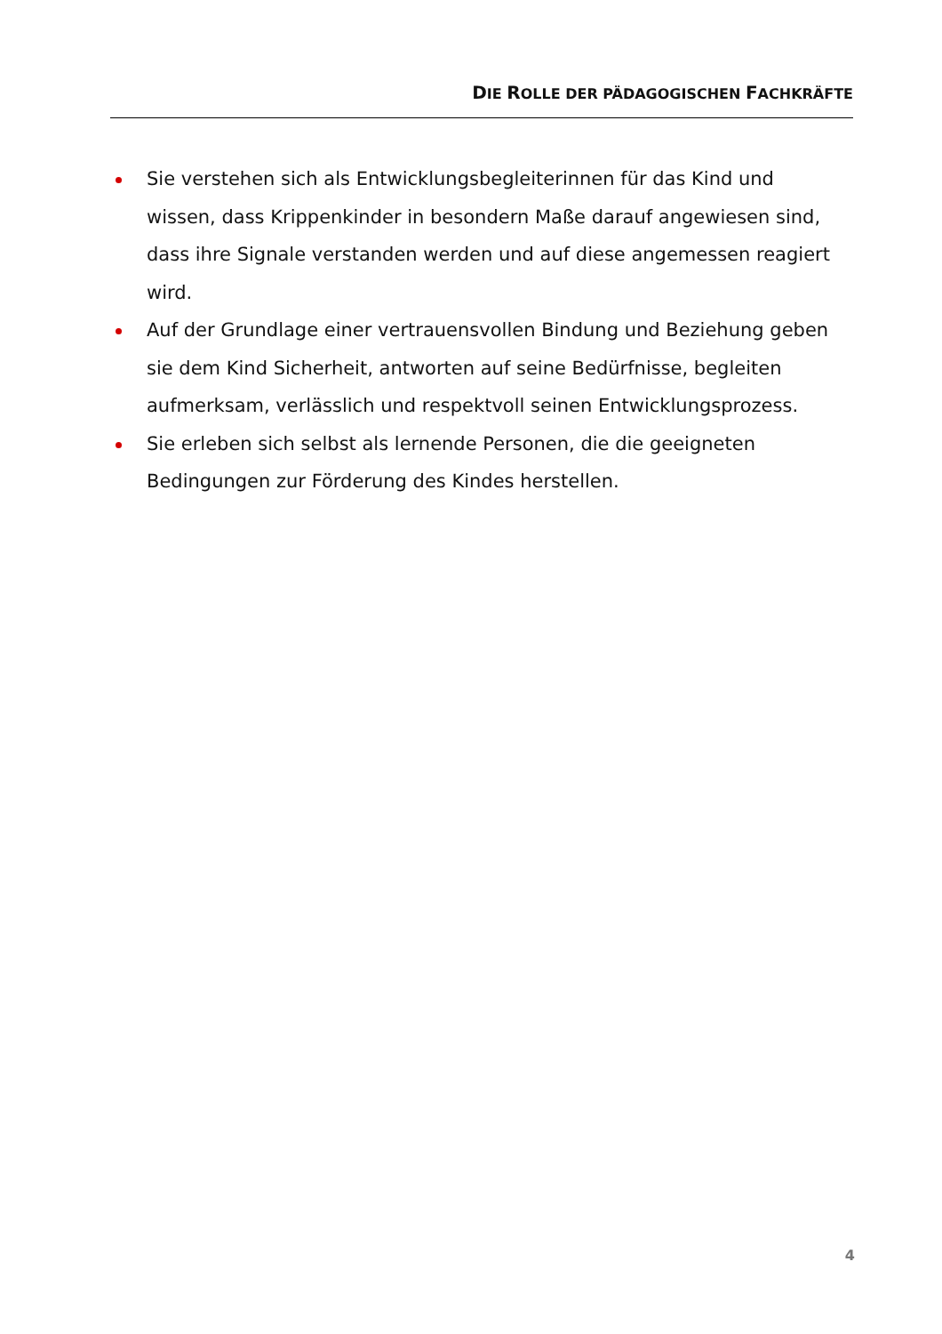DIE ROLLE DER PÄDAGOGISCHEN FACHKRÄFTE
Sie verstehen sich als Entwicklungsbegleiterinnen für das Kind und wissen, dass Krippenkinder in besondern Maße darauf angewiesen sind, dass ihre Signale verstanden werden und auf diese angemessen reagiert wird.
Auf der Grundlage einer vertrauensvollen Bindung und Beziehung geben sie dem Kind Sicherheit, antworten auf seine Bedürfnisse, begleiten aufmerksam, verlässlich und respektvoll seinen Entwicklungsprozess.
Sie erleben sich selbst als lernende Personen, die die geeigneten Bedingungen zur Förderung des Kindes herstellen.
4